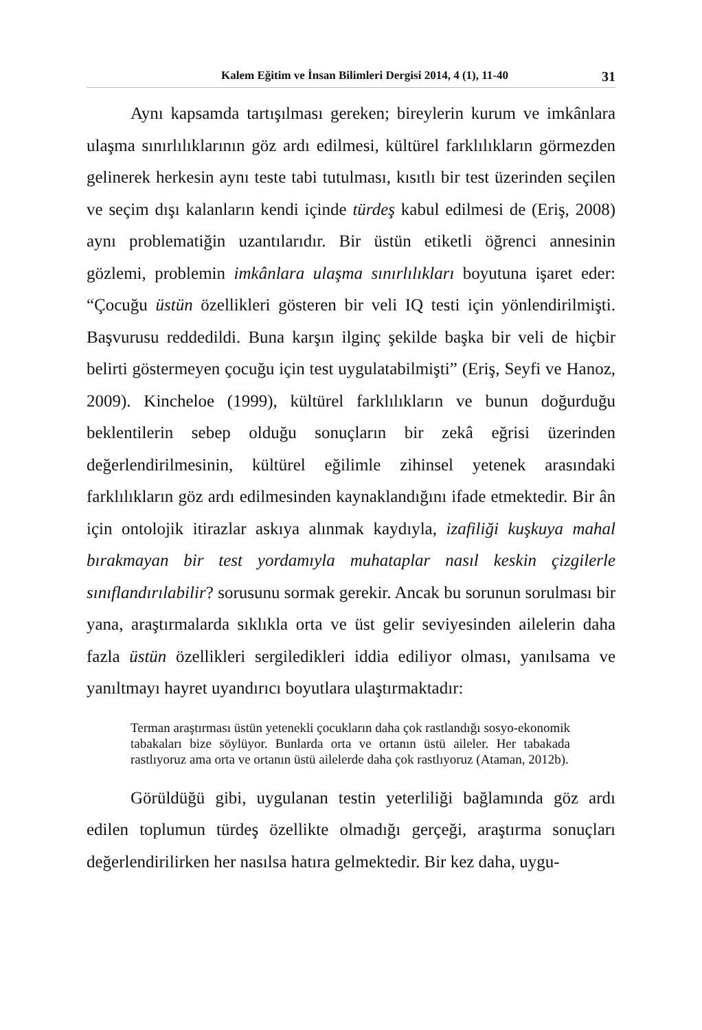Kalem Eğitim ve İnsan Bilimleri Dergisi 2014, 4 (1), 11-40 31
Aynı kapsamda tartışılması gereken; bireylerin kurum ve imkânlara ulaşma sınırlılıklarının göz ardı edilmesi, kültürel farklılıkların görmezden gelinerek herkesin aynı teste tabi tutulması, kısıtlı bir test üzerinden seçilen ve seçim dışı kalanların kendi içinde türdeş kabul edilmesi de (Eriş, 2008) aynı problematiğin uzantılarıdır. Bir üstün etiketli öğrenci annesinin gözlemi, problemin imkânlara ulaşma sınırlılıkları boyutuna işaret eder: “Çocuğu üstün özellikleri gösteren bir veli IQ testi için yönlendirilmişti. Başvurusu reddedildi. Buna karşın ilginç şekilde başka bir veli de hiçbir belirti göstermeyen çocuğu için test uygulatabilmişti” (Eriş, Seyfi ve Hanoz, 2009). Kincheloe (1999), kültürel farklılıkların ve bunun doğurduğu beklentilerin sebep olduğu sonuçların bir zekâ eğrisi üzerinden değerlendirilmesinin, kültürel eğilimle zihinsel yetenek arasındaki farklılıkların göz ardı edilmesinden kaynaklandığını ifade etmektedir. Bir ân için ontolojik itirazlar askıya alınmak kaydıyla, izafiliği kuşkuya mahal bırakmayan bir test yordamıyla muhataplar nasıl keskin çizgilerle sınıflandırılabilir? sorusunu sormak gerekir. Ancak bu sorunun sorulması bir yana, araştırmalarda sıklıkla orta ve üst gelir seviyesinden ailelerin daha fazla üstün özellikleri sergiledikleri iddia ediliyor olması, yanılsama ve yanıltmayı hayret uyandırıcı boyutlara ulaştırmaktadır:
Terman araştırması üstün yetenekli çocukların daha çok rastlandığı sosyo-ekonomik tabakaları bize söylüyor. Bunlarda orta ve ortanın üstü aileler. Her tabakada rastlıyoruz ama orta ve ortanın üstü ailelerde daha çok rastlıyoruz (Ataman, 2012b).
Görüldüğü gibi, uygulanan testin yeterliliği bağlamında göz ardı edilen toplumun türdeş özellikte olmadığı gerçeği, araştırma sonuçları değerlendirilirken her nasılsa hatıra gelmektedir. Bir kez daha, uygu-